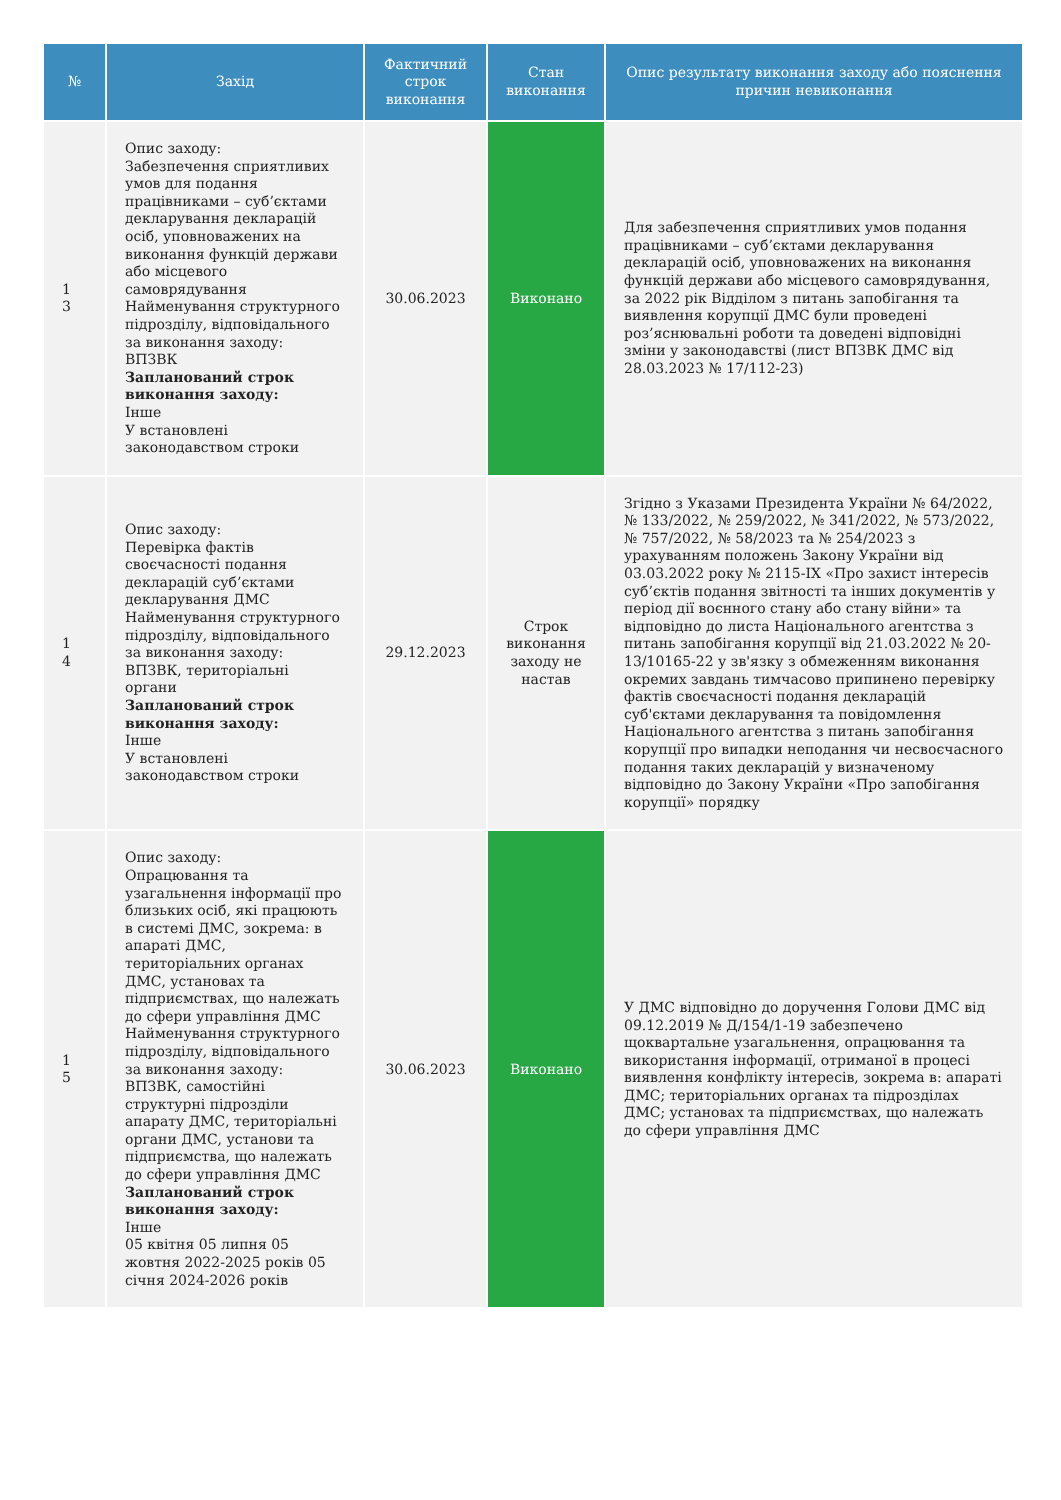| № | Захід | Фактичний строк виконання | Стан виконання | Опис результату виконання заходу або пояснення причин невиконання |
| --- | --- | --- | --- | --- |
| 1 3 | Опис заходу: Забезпечення сприятливих умов для подання працівниками – суб’єктами декларування декларацій осіб, уповноважених на виконання функцій держави або місцевого самоврядування Найменування структурного підрозділу, відповідального за виконання заходу: ВПЗВК Запланований строк виконання заходу: Інше У встановлені законодавством строки | 30.06.2023 | Виконано | Для забезпечення сприятливих умов подання працівниками – суб’єктами декларування декларацій осіб, уповноважених на виконання функцій держави або місцевого самоврядування, за 2022 рік Відділом з питань запобігання та виявлення корупції ДМС були проведені роз’яснювальні роботи та доведені відповідні зміни у законодавстві (лист ВПЗВК ДМС від 28.03.2023 № 17/112-23) |
| 1 4 | Опис заходу: Перевірка фактів своєчасності подання декларацій суб’єктами декларування ДМС Найменування структурного підрозділу, відповідального за виконання заходу: ВПЗВК, територіальні органи Запланований строк виконання заходу: Інше У встановлені законодавством строки | 29.12.2023 | Строк виконання заходу не настав | Згідно з Указами Президента України № 64/2022, № 133/2022, № 259/2022, № 341/2022, № 573/2022, № 757/2022, № 58/2023 та № 254/2023 з урахуванням положень Закону України від 03.03.2022 року № 2115-IX «Про захист інтересів суб’єктів подання звітності та інших документів у період дії воєнного стану або стану війни» та відповідно до листа Національного агентства з питань запобігання корупції від 21.03.2022 № 20-13/10165-22 у зв'язку з обмеженням виконання окремих завдань тимчасово припинено перевірку фактів своєчасності подання декларацій суб'єктами декларування та повідомлення Національного агентства з питань запобігання корупції про випадки неподання чи несвоєчасного подання таких декларацій у визначеному відповідно до Закону України «Про запобігання корупції» порядку |
| 1 5 | Опис заходу: Опрацювання та узагальнення інформації про близьких осіб, які працюють в системі ДМС, зокрема: в апараті ДМС, територіальних органах ДМС, установах та підприємствах, що належать до сфери управління ДМС Найменування структурного підрозділу, відповідального за виконання заходу: ВПЗВК, самостійні структурні підрозділи апарату ДМС, територіальні органи ДМС, установи та підприємства, що належать до сфери управління ДМС Запланований строк виконання заходу: Інше 05 квітня 05 липня 05 жовтня 2022-2025 років 05 січня 2024-2026 років | 30.06.2023 | Виконано | У ДМС відповідно до доручення Голови ДМС від 09.12.2019 № Д/154/1-19 забезпечено щоквартальне узагальнення, опрацювання та використання інформації, отриманої в процесі виявлення конфлікту інтересів, зокрема в: апараті ДМС; територіальних органах та підрозділах ДМС; установах та підприємствах, що належать до сфери управління ДМС |